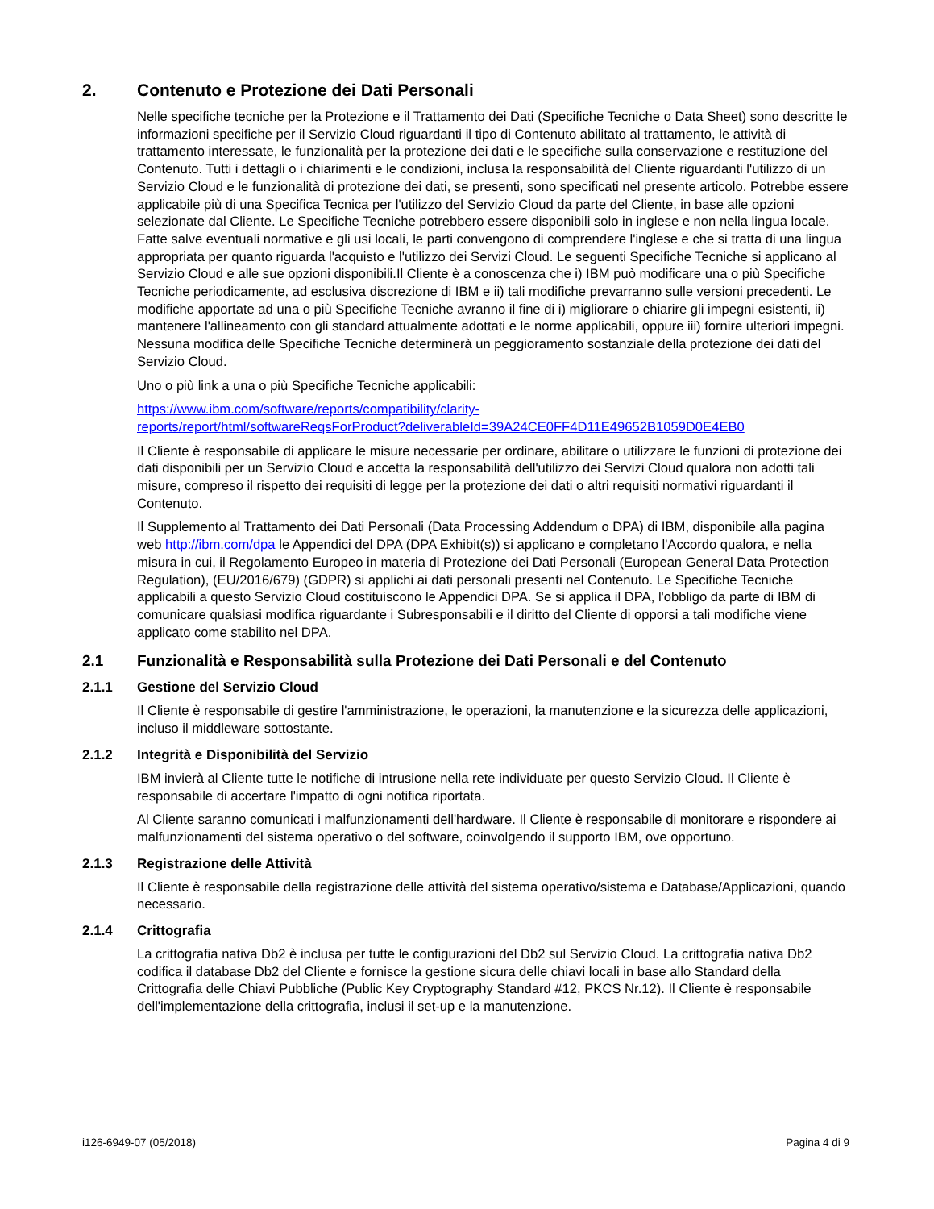2. Contenuto e Protezione dei Dati Personali
Nelle specifiche tecniche per la Protezione e il Trattamento dei Dati (Specifiche Tecniche o Data Sheet) sono descritte le informazioni specifiche per il Servizio Cloud riguardanti il tipo di Contenuto abilitato al trattamento, le attività di trattamento interessate, le funzionalità per la protezione dei dati e le specifiche sulla conservazione e restituzione del Contenuto. Tutti i dettagli o i chiarimenti e le condizioni, inclusa la responsabilità del Cliente riguardanti l'utilizzo di un Servizio Cloud e le funzionalità di protezione dei dati, se presenti, sono specificati nel presente articolo. Potrebbe essere applicabile più di una Specifica Tecnica per l'utilizzo del Servizio Cloud da parte del Cliente, in base alle opzioni selezionate dal Cliente. Le Specifiche Tecniche potrebbero essere disponibili solo in inglese e non nella lingua locale. Fatte salve eventuali normative e gli usi locali, le parti convengono di comprendere l'inglese e che si tratta di una lingua appropriata per quanto riguarda l'acquisto e l'utilizzo dei Servizi Cloud. Le seguenti Specifiche Tecniche si applicano al Servizio Cloud e alle sue opzioni disponibili.Il Cliente è a conoscenza che i) IBM può modificare una o più Specifiche Tecniche periodicamente, ad esclusiva discrezione di IBM e ii) tali modifiche prevarranno sulle versioni precedenti. Le modifiche apportate ad una o più Specifiche Tecniche avranno il fine di i) migliorare o chiarire gli impegni esistenti, ii) mantenere l'allineamento con gli standard attualmente adottati e le norme applicabili, oppure iii) fornire ulteriori impegni. Nessuna modifica delle Specifiche Tecniche determinerà un peggioramento sostanziale della protezione dei dati del Servizio Cloud.
Uno o più link a una o più Specifiche Tecniche applicabili:
https://www.ibm.com/software/reports/compatibility/clarity-
reports/report/html/softwareReqsForProduct?deliverableId=39A24CE0FF4D11E49652B1059D0E4EB0
Il Cliente è responsabile di applicare le misure necessarie per ordinare, abilitare o utilizzare le funzioni di protezione dei dati disponibili per un Servizio Cloud e accetta la responsabilità dell'utilizzo dei Servizi Cloud qualora non adotti tali misure, compreso il rispetto dei requisiti di legge per la protezione dei dati o altri requisiti normativi riguardanti il Contenuto.
Il Supplemento al Trattamento dei Dati Personali (Data Processing Addendum o DPA) di IBM, disponibile alla pagina web http://ibm.com/dpa le Appendici del DPA (DPA Exhibit(s)) si applicano e completano l'Accordo qualora, e nella misura in cui, il Regolamento Europeo in materia di Protezione dei Dati Personali (European General Data Protection Regulation), (EU/2016/679) (GDPR) si applichi ai dati personali presenti nel Contenuto. Le Specifiche Tecniche applicabili a questo Servizio Cloud costituiscono le Appendici DPA. Se si applica il DPA, l'obbligo da parte di IBM di comunicare qualsiasi modifica riguardante i Subresponsabili e il diritto del Cliente di opporsi a tali modifiche viene applicato come stabilito nel DPA.
2.1 Funzionalità e Responsabilità sulla Protezione dei Dati Personali e del Contenuto
2.1.1 Gestione del Servizio Cloud
Il Cliente è responsabile di gestire l'amministrazione, le operazioni, la manutenzione e la sicurezza delle applicazioni, incluso il middleware sottostante.
2.1.2 Integrità e Disponibilità del Servizio
IBM invierà al Cliente tutte le notifiche di intrusione nella rete individuate per questo Servizio Cloud. Il Cliente è responsabile di accertare l'impatto di ogni notifica riportata.
Al Cliente saranno comunicati i malfunzionamenti dell'hardware. Il Cliente è responsabile di monitorare e rispondere ai malfunzionamenti del sistema operativo o del software, coinvolgendo il supporto IBM, ove opportuno.
2.1.3 Registrazione delle Attività
Il Cliente è responsabile della registrazione delle attività del sistema operativo/sistema e Database/Applicazioni, quando necessario.
2.1.4 Crittografia
La crittografia nativa Db2 è inclusa per tutte le configurazioni del Db2 sul Servizio Cloud. La crittografia nativa Db2 codifica il database Db2 del Cliente e fornisce la gestione sicura delle chiavi locali in base allo Standard della Crittografia delle Chiavi Pubbliche (Public Key Cryptography Standard #12, PKCS Nr.12). Il Cliente è responsabile dell'implementazione della crittografia, inclusi il set-up e la manutenzione.
i126-6949-07 (05/2018) Pagina 4 di 9